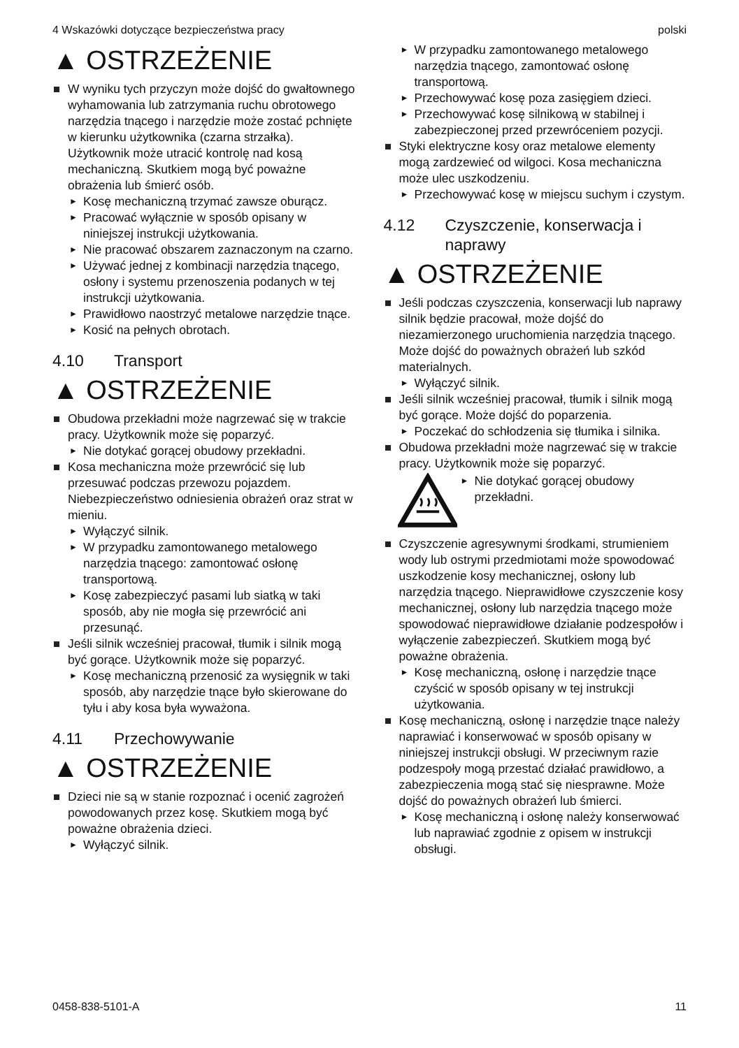4 Wskazówki dotyczące bezpieczeństwa pracy polski
▲ OSTRZEŻENIE
W wyniku tych przyczyn może dojść do gwałtownego wyhamowania lub zatrzymania ruchu obrotowego narzędzia tnącego i narzędzie może zostać pchnięte w kierunku użytkownika (czarna strzałka). Użytkownik może utracić kontrolę nad kosą mechaniczną. Skutkiem mogą być poważne obrażenia lub śmierć osób.
► Kosę mechaniczną trzymać zawsze oburącz.
► Pracować wyłącznie w sposób opisany w niniejszej instrukcji użytkowania.
► Nie pracować obszarem zaznaczonym na czarno.
► Używać jednej z kombinacji narzędzia tnącego, osłony i systemu przenoszenia podanych w tej instrukcji użytkowania.
► Prawidłowo naostrzyć metalowe narzędzie tnące.
► Kosić na pełnych obrotach.
4.10 Transport
▲ OSTRZEŻENIE
Obudowa przekładni może nagrzewać się w trakcie pracy. Użytkownik może się poparzyć.
► Nie dotykać gorącej obudowy przekładni.
Kosa mechaniczna może przewrócić się lub przesuwać podczas przewozu pojazdem. Niebezpieczeństwo odniesienia obrażeń oraz strat w mieniu.
► Wyłączyć silnik.
► W przypadku zamontowanego metalowego narzędzia tnącego: zamontować osłonę transportową.
► Kosę zabezpieczyć pasami lub siatką w taki sposób, aby nie mogła się przewrócić ani przesunąć.
Jeśli silnik wcześniej pracował, tłumik i silnik mogą być gorące. Użytkownik może się poparzyć.
► Kosę mechaniczną przenosić za wysięgnik w taki sposób, aby narzędzie tnące było skierowane do tyłu i aby kosa była wyważona.
4.11 Przechowywanie
▲ OSTRZEŻENIE
Dzieci nie są w stanie rozpoznać i ocenić zagrożeń powodowanych przez kosę. Skutkiem mogą być poważne obrażenia dzieci.
► Wyłączyć silnik.
► W przypadku zamontowanego metalowego narzędzia tnącego, zamontować osłonę transportową.
► Przechowywać kosę poza zasięgiem dzieci.
► Przechowywać kosę silnikową w stabilnej i zabezpieczonej przed przewróceniem pozycji.
Styki elektryczne kosy oraz metalowe elementy mogą zardzewieć od wilgoci. Kosa mechaniczna może ulec uszkodzeniu.
► Przechowywać kosę w miejscu suchym i czystym.
4.12 Czyszczenie, konserwacja i naprawy
▲ OSTRZEŻENIE
Jeśli podczas czyszczenia, konserwacji lub naprawy silnik będzie pracował, może dojść do niezamierzonego uruchomienia narzędzia tnącego. Może dojść do poważnych obrażeń lub szkód materialnych.
► Wyłączyć silnik.
Jeśli silnik wcześniej pracował, tłumik i silnik mogą być gorące. Może dojść do poparzenia.
► Poczekać do schłodzenia się tłumika i silnika.
Obudowa przekładni może nagrzewać się w trakcie pracy. Użytkownik może się poparzyć.
► Nie dotykać gorącej obudowy przekładni.
Czyszczenie agresywnymi środkami, strumieniem wody lub ostrymi przedmiotami może spowodować uszkodzenie kosy mechanicznej, osłony lub narzędzia tnącego. Nieprawidłowe czyszczenie kosy mechanicznej, osłony lub narzędzia tnącego może spowodować nieprawidłowe działanie podzespołów i wyłączenie zabezpieczeń. Skutkiem mogą być poważne obrażenia.
► Kosę mechaniczną, osłonę i narzędzie tnące czyścić w sposób opisany w tej instrukcji użytkowania.
Kosę mechaniczną, osłonę i narzędzie tnące należy naprawiać i konserwować w sposób opisany w niniejszej instrukcji obsługi. W przeciwnym razie podzespoły mogą przestać działać prawidłowo, a zabezpieczenia mogą stać się niesprawne. Może dojść do poważnych obrażeń lub śmierci.
► Kosę mechaniczną i osłonę należy konserwować lub naprawiać zgodnie z opisem w instrukcji obsługi.
0458-838-5101-A 11